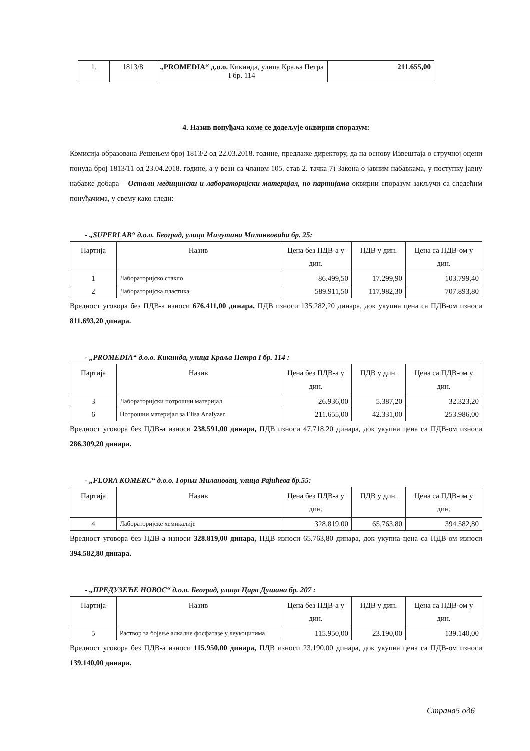| 1. | 1813/8 | „PROMEDIA“ д.о.о. Кикинда, улица Краља Петра I бр. 114 | 211.655,00 |
4. Назив понуђача коме се додељује оквирни споразум:
Комисија образована Решењем број 1813/2 од 22.03.2018. године, предлаже директору, да на основу Извештаја о стручној оцени понуда број 1813/11 од 23.04.2018. године, а у вези са чланом 105. став 2. тачка 7) Закона о јавним набавкама, у поступку јавну набавке добара – Остали медицински и лабораторијски материјал, по партијама оквирни споразум закључи са следећим понуђачима, у свему како следи:
- „SUPERLAB“ д.о.о. Београд, улица Милутина Миланковића бр. 25:
| Партија | Назив | Цена без ПДВ-а у дин. | ПДВ у дин. | Цена са ПДВ-ом у дин. |
| --- | --- | --- | --- | --- |
| 1 | Лабораторијско стакло | 86.499,50 | 17.299,90 | 103.799,40 |
| 2 | Лабораторијска пластика | 589.911,50 | 117.982,30 | 707.893,80 |
Вредност уговора без ПДВ-а износи 676.411,00 динара, ПДВ износи 135.282,20 динара, док укупна цена са ПДВ-ом износи 811.693,20 динара.
- „PROMEDIA“ д.о.о. Кикинда, улица Краља Петра I бр. 114 :
| Партија | Назив | Цена без ПДВ-а у дин. | ПДВ у дин. | Цена са ПДВ-ом у дин. |
| --- | --- | --- | --- | --- |
| 3 | Лабораторијски потрошни материјал | 26.936,00 | 5.387,20 | 32.323,20 |
| 6 | Потрошни материјал за Elisa Analyzer | 211.655,00 | 42.331,00 | 253.986,00 |
Вредност уговора без ПДВ-а износи 238.591,00 динара, ПДВ износи 47.718,20 динара, док укупна цена са ПДВ-ом износи 286.309,20 динара.
- „FLORA KOMERC“ д.о.о. Горњи Милановац, улица Рајићева бр.55:
| Партија | Назив | Цена без ПДВ-а у дин. | ПДВ у дин. | Цена са ПДВ-ом у дин. |
| --- | --- | --- | --- | --- |
| 4 | Лабораторијске хемикалије | 328.819,00 | 65.763,80 | 394.582,80 |
Вредност уговора без ПДВ-а износи 328.819,00 динара, ПДВ износи 65.763,80 динара, док укупна цена са ПДВ-ом износи 394.582,80 динара.
- „ПРЕДУЗЕЋЕ НОВОС“ д.о.о. Београд, улица Цара Душана бр. 207 :
| Партија | Назив | Цена без ПДВ-а у дин. | ПДВ у дин. | Цена са ПДВ-ом у дин. |
| --- | --- | --- | --- | --- |
| 5 | Раствор за бојење алкалне фосфатазе у леукоцитима | 115.950,00 | 23.190,00 | 139.140,00 |
Вредност уговора без ПДВ-а износи 115.950,00 динара, ПДВ износи 23.190,00 динара, док укупна цена са ПДВ-ом износи 139.140,00 динара.
Страна5 од6